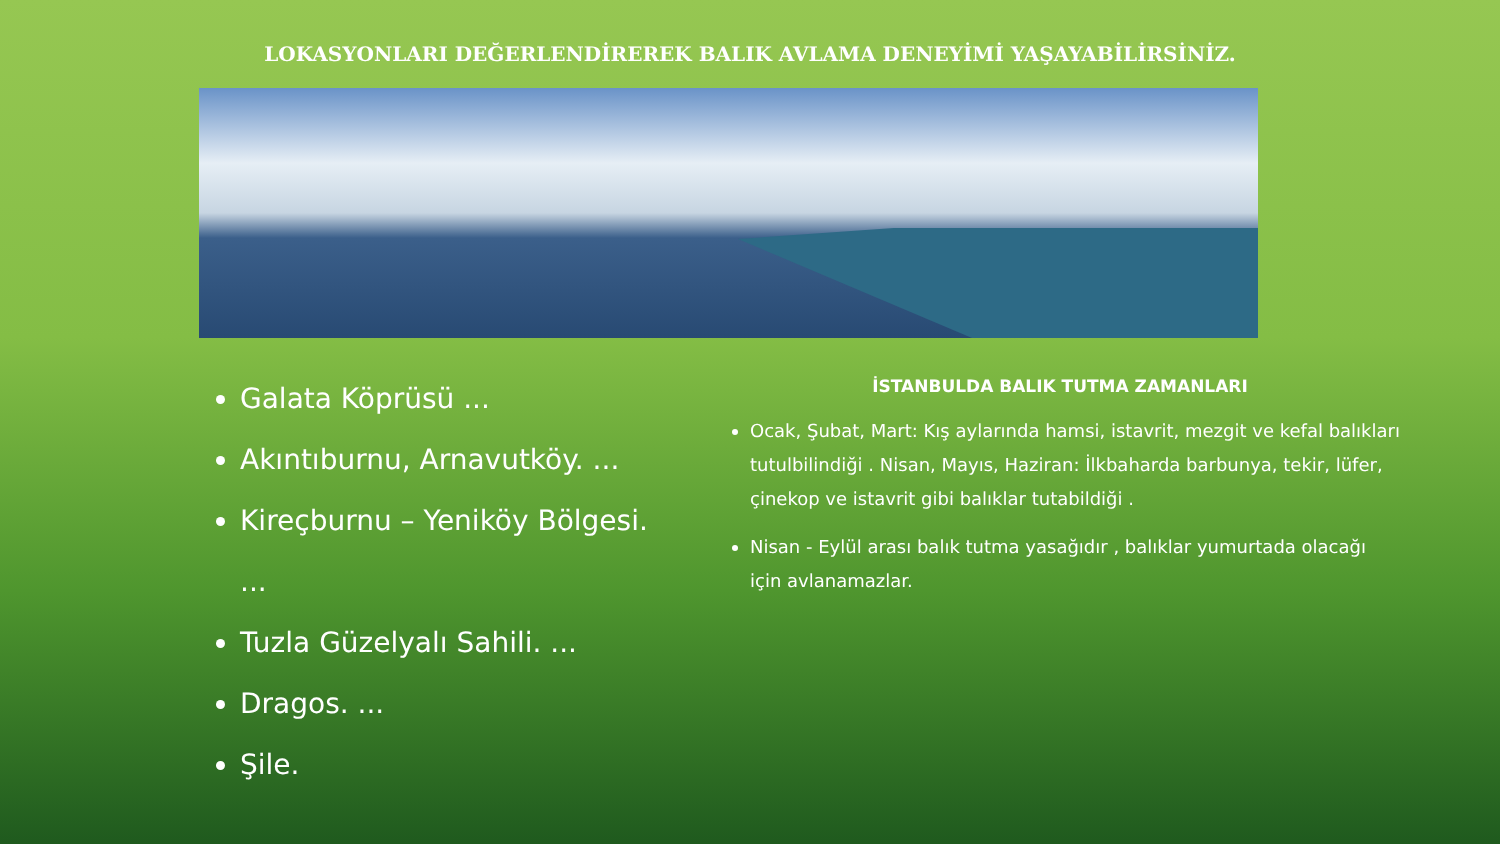LOKASYONLARI DEĞERLENDİREREK BALIK AVLAMA DENEYİMİ YAŞAYABİLİRSİNİZ.
Galata Köprüsü ...
Akıntıburnu, Arnavutköy. ...
Kireçburnu – Yeniköy Bölgesi. ...
Tuzla Güzelyalı Sahili. ...
Dragos. ...
Şile.
İSTANBULDA BALIK TUTMA ZAMANLARI
Ocak, Şubat, Mart: Kış aylarında hamsi, istavrit, mezgit ve kefal balıkları tutulbilindiği . Nisan, Mayıs, Haziran: İlkbaharda barbunya, tekir, lüfer, çinekop ve istavrit gibi balıklar tutabildiği .
Nisan - Eylül arası balık tutma yasağıdır , balıklar yumurtada olacağı için avlanamazlar.